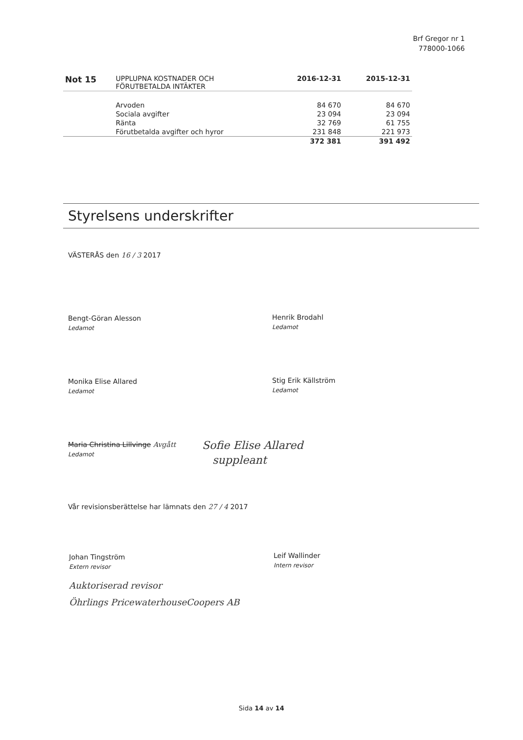Brf Gregor nr 1
778000-1066
| Not 15 | UPPLUPNA KOSTNADER OCH FÖRUTBETALDA INTÄKTER | 2016-12-31 | 2015-12-31 |
| --- | --- | --- | --- |
| | Arvoden | 84 670 | 84 670 |
| | Sociala avgifter | 23 094 | 23 094 |
| | Ränta | 32 769 | 61 755 |
| | Förutbetalda avgifter och hyror | 231 848 | 221 973 |
| | | 372 381 | 391 492 |
Styrelsens underskrifter
VÄSTERÅS den 16 / 3 2017
Bengt-Göran Alesson
Ledamot
Henrik Brodahl
Ledamot
Monika Elise Allared
Ledamot
Stig Erik Källström
Ledamot
Maria Christina Lillvinge Avgått
Ledamot
Sofie Elise Allared
suppleant
Vår revisionsberättelse har lämnats den 27 / 4 2017
Johan Tingström
Extern revisor
Leif Wallinder
Intern revisor
Auktoriserad revisor
Öhrlings PricewaterhouseCoopers AB
Sida 14 av 14